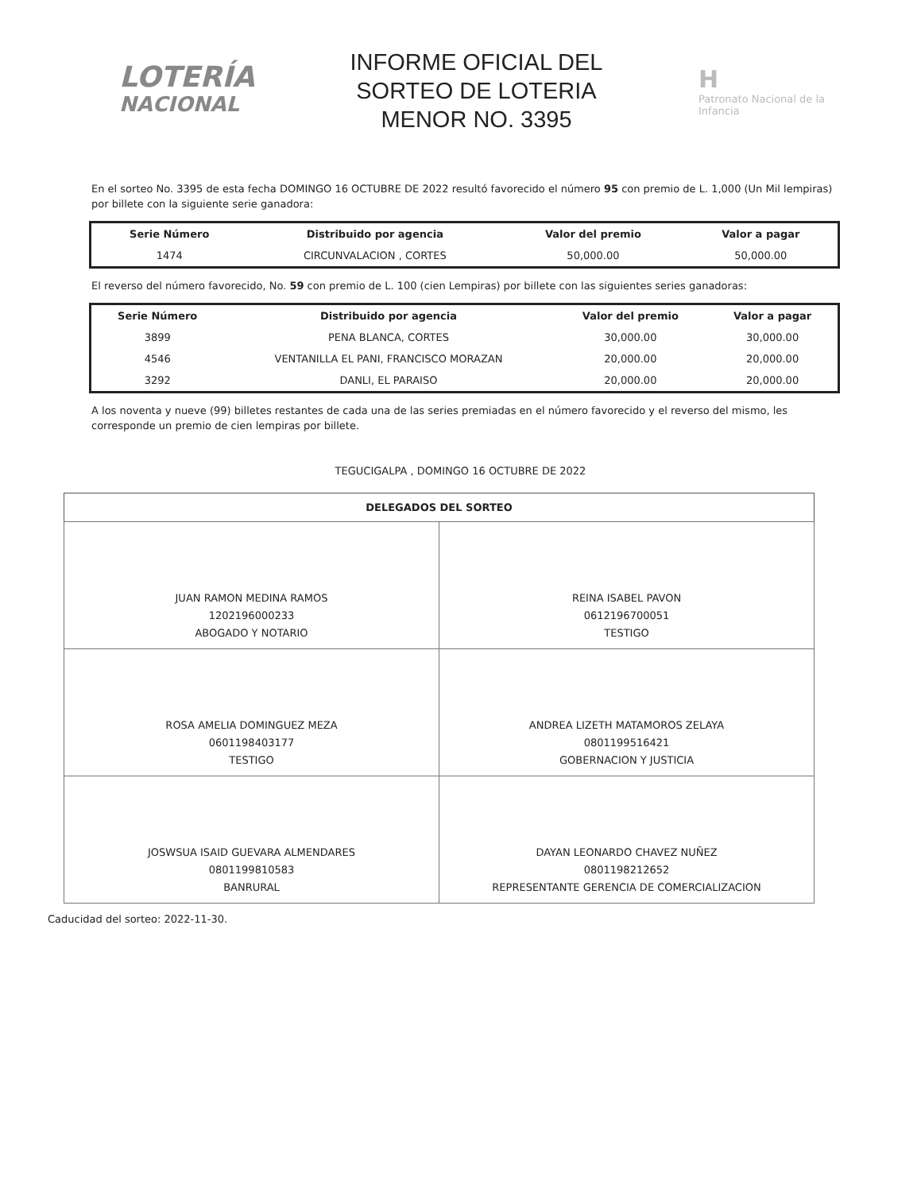LOTERÍA
NACIONAL
INFORME OFICIAL DEL
SORTEO DE LOTERIA
MENOR NO. 3395
H
Patronato Nacional de la Infancia
En el sorteo No. 3395 de esta fecha DOMINGO 16 OCTUBRE DE 2022 resultó favorecido el número 95 con premio de L. 1,000 (Un Mil lempiras) por billete con la siguiente serie ganadora:
| Serie Número | Distribuido por agencia | Valor del premio | Valor a pagar |
| --- | --- | --- | --- |
| 1474 | CIRCUNVALACION , CORTES | 50,000.00 | 50,000.00 |
El reverso del número favorecido, No. 59 con premio de L. 100 (cien Lempiras) por billete con las siguientes series ganadoras:
| Serie Número | Distribuido por agencia | Valor del premio | Valor a pagar |
| --- | --- | --- | --- |
| 3899 | PENA BLANCA, CORTES | 30,000.00 | 30,000.00 |
| 4546 | VENTANILLA EL PANI, FRANCISCO MORAZAN | 20,000.00 | 20,000.00 |
| 3292 | DANLI, EL PARAISO | 20,000.00 | 20,000.00 |
A los noventa y nueve (99) billetes restantes de cada una de las series premiadas en el número favorecido y el reverso del mismo, les corresponde un premio de cien lempiras por billete.
TEGUCIGALPA , DOMINGO 16 OCTUBRE DE 2022
| DELEGADOS DEL SORTEO | |
| --- | --- |
| JUAN RAMON MEDINA RAMOS 1202196000233 ABOGADO Y NOTARIO | REINA ISABEL PAVON 0612196700051 TESTIGO |
| ROSA AMELIA DOMINGUEZ MEZA 0601198403177 TESTIGO | ANDREA LIZETH MATAMOROS ZELAYA 0801199516421 GOBERNACION Y JUSTICIA |
| JOSWSUA ISAID GUEVARA ALMENDARES 0801199810583 BANRURAL | DAYAN LEONARDO CHAVEZ NUÑEZ 0801198212652 REPRESENTANTE GERENCIA DE COMERCIALIZACION |
Caducidad del sorteo: 2022-11-30.